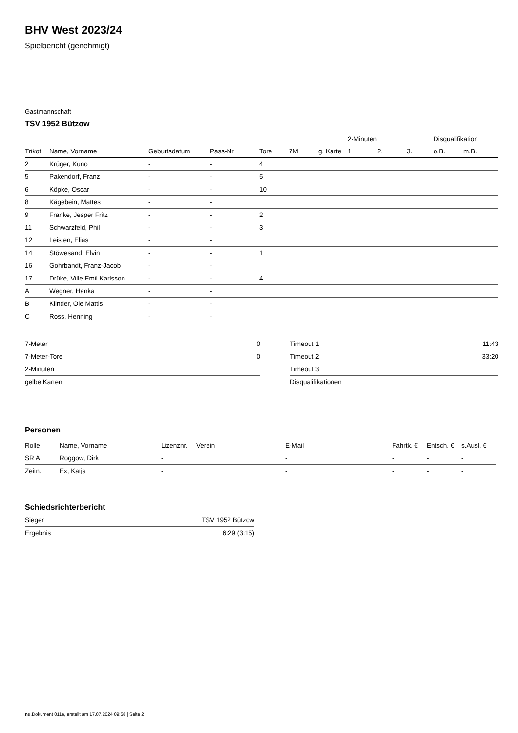BHV West 2023/24
Spielbericht (genehmigt)
Gastmannschaft
TSV 1952 Bützow
| | | | | | | | 2-Minuten | | | Disqualifikation | |
| --- | --- | --- | --- | --- | --- | --- | --- | --- | --- | --- | --- |
| Trikot | Name, Vorname | Geburtsdatum | Pass-Nr | Tore | 7M | g. Karte | 1. | 2. | 3. | o.B. | m.B. |
| 2 | Krüger, Kuno | - | - | 4 | | | | | | | |
| 5 | Pakendorf, Franz | - | - | 5 | | | | | | | |
| 6 | Köpke, Oscar | - | - | 10 | | | | | | | |
| 8 | Kägebein, Mattes | - | - | | | | | | | | |
| 9 | Franke, Jesper Fritz | - | - | 2 | | | | | | | |
| 11 | Schwarzfeld, Phil | - | - | 3 | | | | | | | |
| 12 | Leisten, Elias | - | - | | | | | | | | |
| 14 | Stöwesand, Elvin | - | - | 1 | | | | | | | |
| 16 | Gohrbandt, Franz-Jacob | - | - | | | | | | | | |
| 17 | Drüke, Ville Emil Karlsson | - | - | 4 | | | | | | | |
| A | Wegner, Hanka | - | - | | | | | | | | |
| B | Klinder, Ole Mattis | - | - | | | | | | | | |
| C | Ross, Henning | - | - | | | | | | | | |
| 7-Meter | 0 |
| 7-Meter-Tore | 0 |
| 2-Minuten | |
| gelbe Karten | |
| Timeout 1 | 11:43 |
| Timeout 2 | 33:20 |
| Timeout 3 | |
| Disqualifikationen | |
Personen
| Rolle | Name, Vorname | Lizenznr. | Verein | E-Mail | Fahrtk. € | Entsch. € | s.Ausl. € |
| --- | --- | --- | --- | --- | --- | --- | --- |
| SR A | Roggow, Dirk | - | | - | - | - | - |
| Zeitn. | Ex, Katja | - | | - | - | - | - |
Schiedsrichterbericht
| Sieger | TSV 1952 Bützow |
| Ergebnis | 6:29 (3:15) |
nu.Dokument 011e, erstellt am 17.07.2024 09:58 | Seite 2